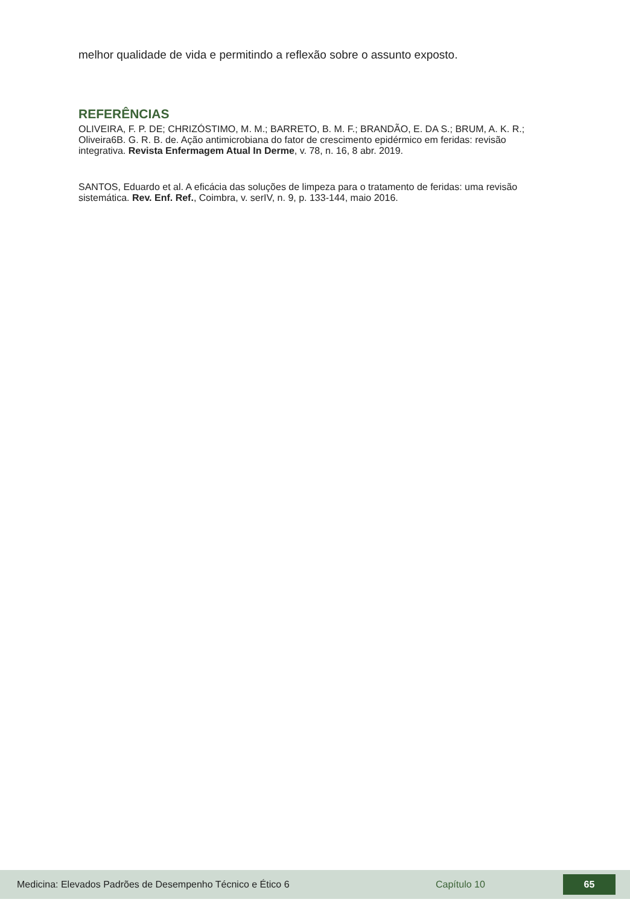melhor qualidade de vida e permitindo a reflexão sobre o assunto exposto.
REFERÊNCIAS
OLIVEIRA, F. P. DE; CHRIZÓSTIMO, M. M.; BARRETO, B. M. F.; BRANDÃO, E. DA S.; BRUM, A. K. R.; Oliveira6B. G. R. B. de. Ação antimicrobiana do fator de crescimento epidérmico em feridas: revisão integrativa. Revista Enfermagem Atual In Derme, v. 78, n. 16, 8 abr. 2019.
SANTOS, Eduardo et al. A eficácia das soluções de limpeza para o tratamento de feridas: uma revisão sistemática. Rev. Enf. Ref., Coimbra, v. serIV, n. 9, p. 133-144, maio 2016.
Medicina: Elevados Padrões de Desempenho Técnico e Ético 6 Capítulo 10 65